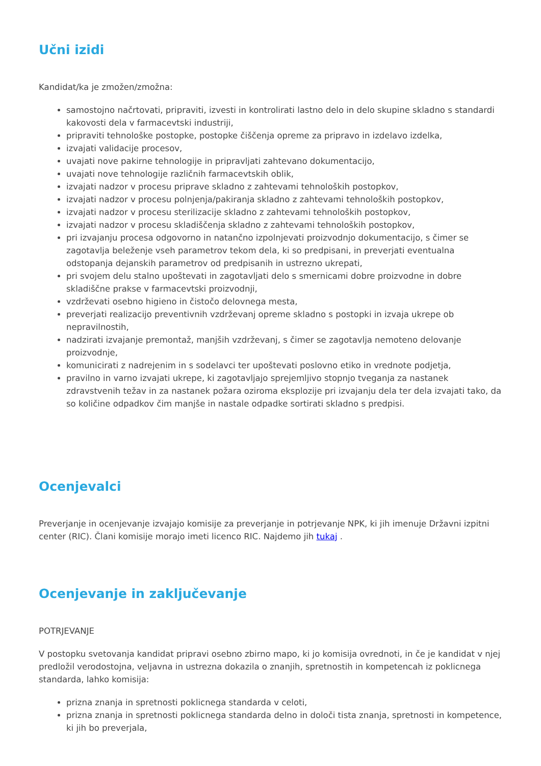Učni izidi
Kandidat/ka je zmožen/zmožna:
samostojno načrtovati, pripraviti, izvesti in kontrolirati lastno delo in delo skupine skladno s standardi kakovosti dela v farmacevtski industriji,
pripraviti tehnološke postopke, postopke čiščenja opreme za pripravo in izdelavo izdelka,
izvajati validacije procesov,
uvajati nove pakirne tehnologije in pripravljati zahtevano dokumentacijo,
uvajati nove tehnologije različnih farmacevtskih oblik,
izvajati nadzor v procesu priprave skladno z zahtevami tehnoloških postopkov,
izvajati nadzor v procesu polnjenja/pakiranja skladno z zahtevami tehnoloških postopkov,
izvajati nadzor v procesu sterilizacije skladno z zahtevami tehnoloških postopkov,
izvajati nadzor v procesu skladiščenja skladno z zahtevami tehnoloških postopkov,
pri izvajanju procesa odgovorno in natančno izpolnjevati proizvodnjo dokumentacijo, s čimer se zagotavlja beleženje vseh parametrov tekom dela, ki so predpisani, in preverjati eventualna odstopanja dejanskih parametrov od predpisanih in ustrezno ukrepati,
pri svojem delu stalno upoštevati in zagotavljati delo s smernicami dobre proizvodne in dobre skladiščne prakse v farmacevtski proizvodnji,
vzdrževati osebno higieno in čistočo delovnega mesta,
preverjati realizacijo preventivnih vzdrževanj opreme skladno s postopki in izvaja ukrepe ob nepravilnostih,
nadzirati izvajanje premontaž, manjših vzdrževanj, s čimer se zagotavlja nemoteno delovanje proizvodnje,
komunicirati z nadrejenim in s sodelavci ter upoštevati poslovno etiko in vrednote podjetja,
pravilno in varno izvajati ukrepe, ki zagotavljajo sprejemljivo stopnjo tveganja za nastanek zdravstvenih težav in za nastanek požara oziroma eksplozije pri izvajanju dela ter dela izvajati tako, da so količine odpadkov čim manjše in nastale odpadke sortirati skladno s predpisi.
Ocenjevalci
Preverjanje in ocenjevanje izvajajo komisije za preverjanje in potrjevanje NPK, ki jih imenuje Državni izpitni center (RIC). Člani komisije morajo imeti licenco RIC. Najdemo jih tukaj .
Ocenjevanje in zaključevanje
POTRJEVANJE
V postopku svetovanja kandidat pripravi osebno zbirno mapo, ki jo komisija ovrednoti, in če je kandidat v njej predložil verodostojna, veljavna in ustrezna dokazila o znanjih, spretnostih in kompetencah iz poklicnega standarda, lahko komisija:
prizna znanja in spretnosti poklicnega standarda v celoti,
prizna znanja in spretnosti poklicnega standarda delno in določi tista znanja, spretnosti in kompetence, ki jih bo preverjala,